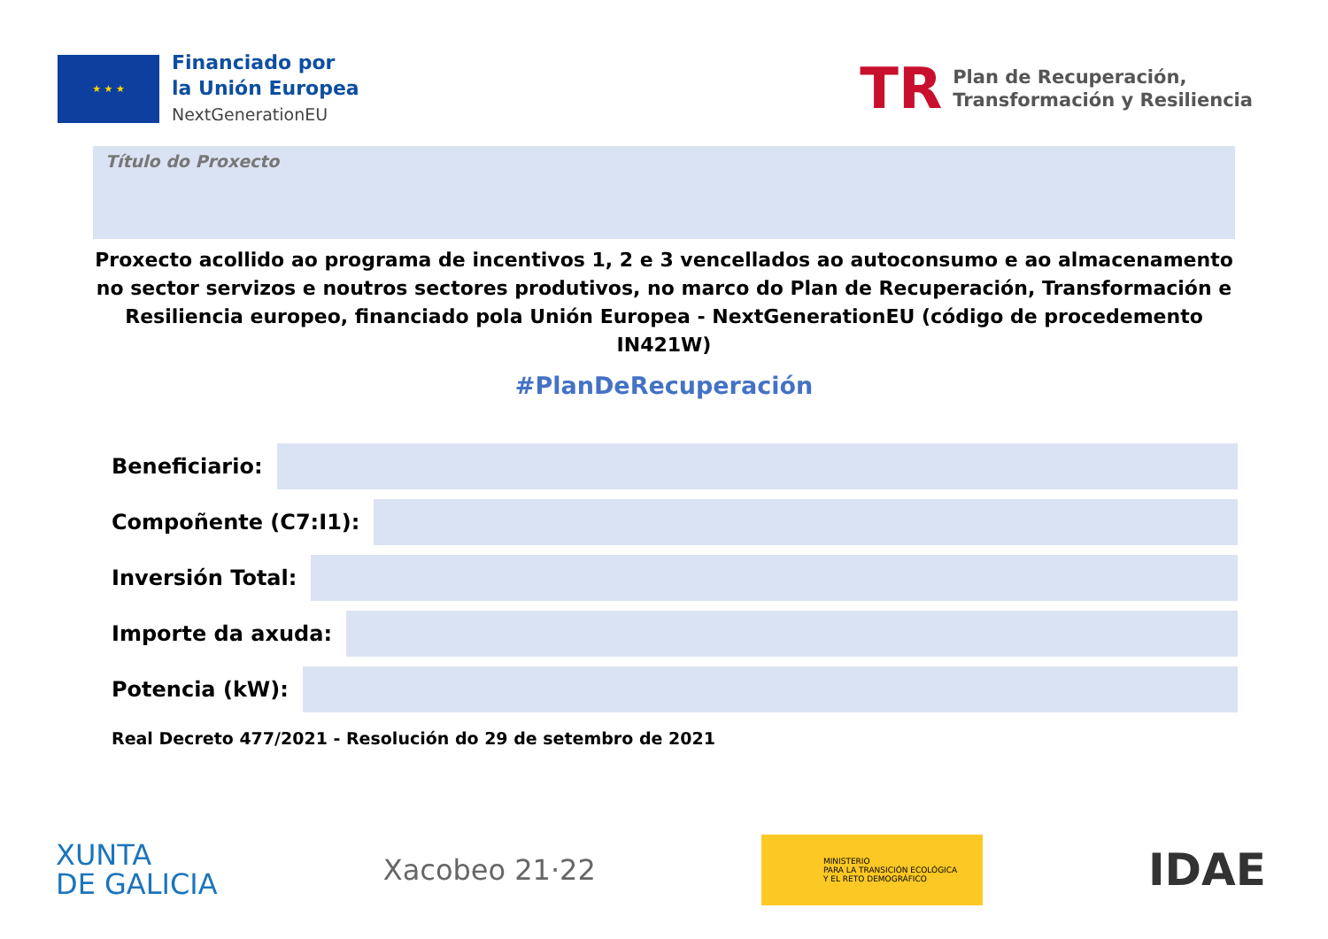★ ★ ★
Financiado por
la Unión Europea
NextGenerationEU
TR
Plan de Recuperación,
Transformación y Resiliencia
Título do Proxecto
Proxecto acollido ao programa de incentivos 1, 2 e 3 vencellados ao autoconsumo e ao almacenamento no sector servizos e noutros sectores produtivos, no marco do Plan de Recuperación, Transformación e Resiliencia europeo, financiado pola Unión Europea - NextGenerationEU (código de procedemento IN421W)
#PlanDeRecuperación
Beneficiario:
Compoñente (C7:I1):
Inversión Total:
Importe da axuda:
Potencia (kW):
Real Decreto 477/2021 - Resolución do 29 de setembro de 2021
XUNTA
DE GALICIA
Xacobeo 21·22
MINISTERIO
PARA LA TRANSICIÓN ECOLÓGICA
Y EL RETO DEMOGRÁFICO
IDAE